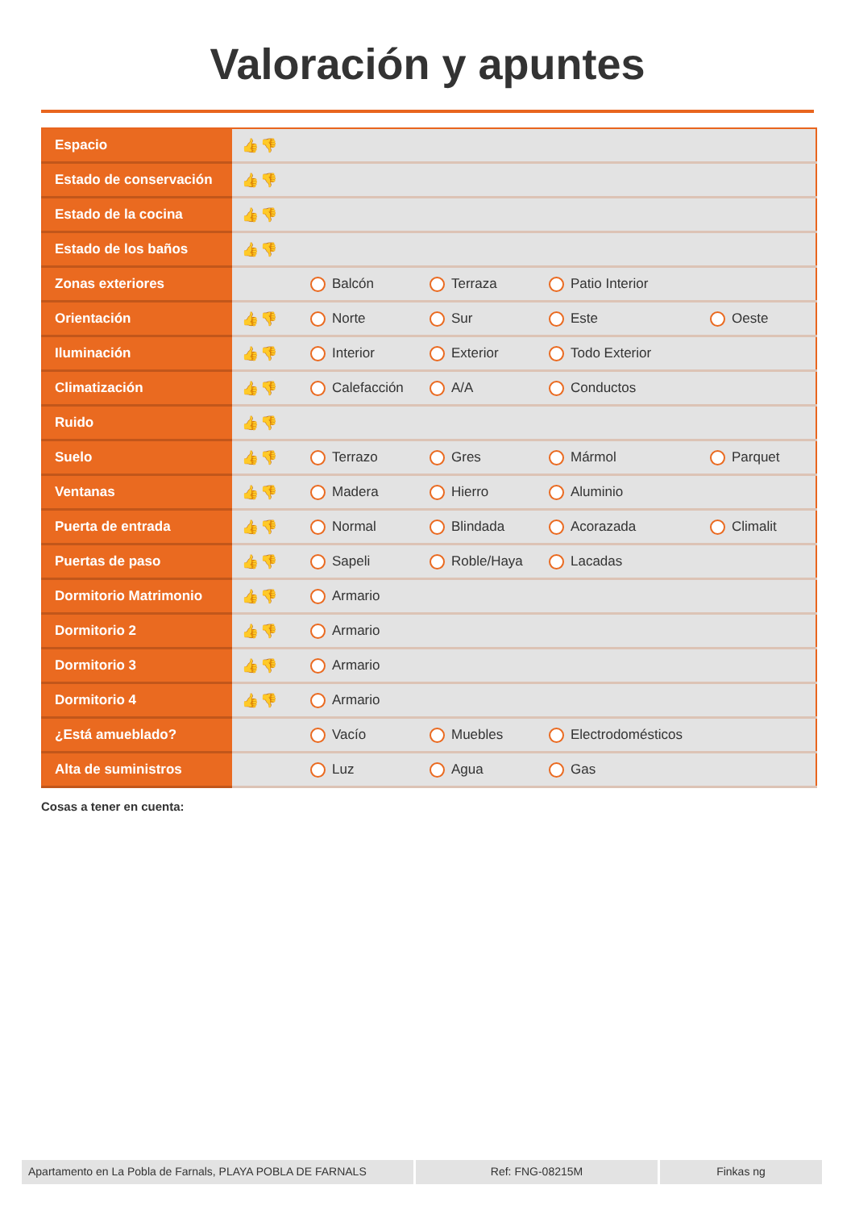Valoración y apuntes
| Espacio | 👍👎 | | | | |
| Estado de conservación | 👍👎 | | | | |
| Estado de la cocina | 👍👎 | | | | |
| Estado de los baños | 👍👎 | | | | |
| Zonas exteriores | | Balcón | Terraza | Patio Interior | |
| Orientación | 👍👎 | Norte | Sur | Este | Oeste |
| Iluminación | 👍👎 | Interior | Exterior | Todo Exterior | |
| Climatización | 👍👎 | Calefacción | A/A | Conductos | |
| Ruido | 👍👎 | | | | |
| Suelo | 👍👎 | Terrazo | Gres | Mármol | Parquet |
| Ventanas | 👍👎 | Madera | Hierro | Aluminio | |
| Puerta de entrada | 👍👎 | Normal | Blindada | Acorazada | Climalit |
| Puertas de paso | 👍👎 | Sapeli | Roble/Haya | Lacadas | |
| Dormitorio Matrimonio | 👍👎 | Armario | | | |
| Dormitorio 2 | 👍👎 | Armario | | | |
| Dormitorio 3 | 👍👎 | Armario | | | |
| Dormitorio 4 | 👍👎 | Armario | | | |
| ¿Está amueblado? | | Vacío | Muebles | Electrodomésticos | |
| Alta de suministros | | Luz | Agua | Gas | |
Cosas a tener en cuenta:
Apartamento en La Pobla de Farnals, PLAYA POBLA DE FARNALS
Ref: FNG-08215M Finkas ng